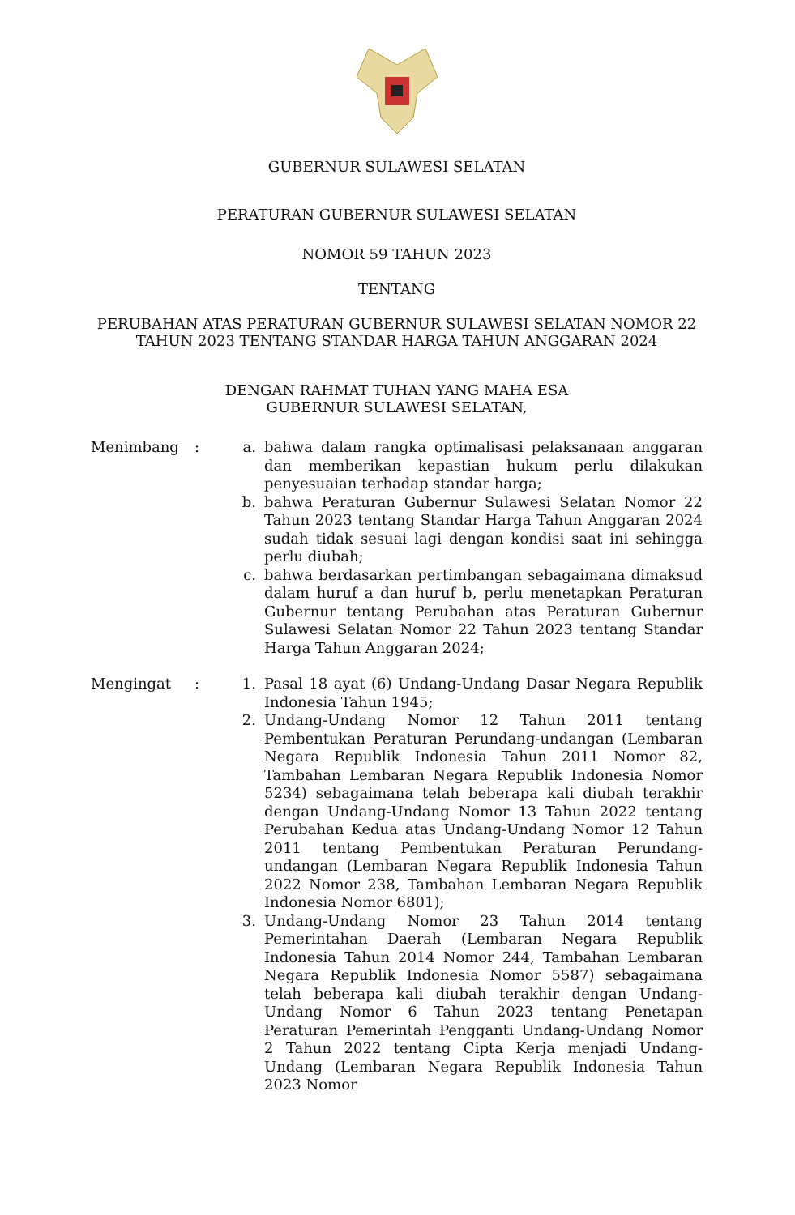GUBERNUR SULAWESI SELATAN
PERATURAN GUBERNUR SULAWESI SELATAN
NOMOR 59 TAHUN 2023
TENTANG
PERUBAHAN ATAS PERATURAN GUBERNUR SULAWESI SELATAN NOMOR 22
TAHUN 2023 TENTANG STANDAR HARGA TAHUN ANGGARAN 2024
DENGAN RAHMAT TUHAN YANG MAHA ESA
GUBERNUR SULAWESI SELATAN,
Menimbang : a. bahwa dalam rangka optimalisasi pelaksanaan anggaran dan memberikan kepastian hukum perlu dilakukan penyesuaian terhadap standar harga;
b. bahwa Peraturan Gubernur Sulawesi Selatan Nomor 22 Tahun 2023 tentang Standar Harga Tahun Anggaran 2024 sudah tidak sesuai lagi dengan kondisi saat ini sehingga perlu diubah;
c. bahwa berdasarkan pertimbangan sebagaimana dimaksud dalam huruf a dan huruf b, perlu menetapkan Peraturan Gubernur tentang Perubahan atas Peraturan Gubernur Sulawesi Selatan Nomor 22 Tahun 2023 tentang Standar Harga Tahun Anggaran 2024;
Mengingat : 1. Pasal 18 ayat (6) Undang-Undang Dasar Negara Republik Indonesia Tahun 1945;
2. Undang-Undang Nomor 12 Tahun 2011 tentang Pembentukan Peraturan Perundang-undangan (Lembaran Negara Republik Indonesia Tahun 2011 Nomor 82, Tambahan Lembaran Negara Republik Indonesia Nomor 5234) sebagaimana telah beberapa kali diubah terakhir dengan Undang-Undang Nomor 13 Tahun 2022 tentang Perubahan Kedua atas Undang-Undang Nomor 12 Tahun 2011 tentang Pembentukan Peraturan Perundang-undangan (Lembaran Negara Republik Indonesia Tahun 2022 Nomor 238, Tambahan Lembaran Negara Republik Indonesia Nomor 6801);
3. Undang-Undang Nomor 23 Tahun 2014 tentang Pemerintahan Daerah (Lembaran Negara Republik Indonesia Tahun 2014 Nomor 244, Tambahan Lembaran Negara Republik Indonesia Nomor 5587) sebagaimana telah beberapa kali diubah terakhir dengan Undang-Undang Nomor 6 Tahun 2023 tentang Penetapan Peraturan Pemerintah Pengganti Undang-Undang Nomor 2 Tahun 2022 tentang Cipta Kerja menjadi Undang-Undang (Lembaran Negara Republik Indonesia Tahun 2023 Nomor